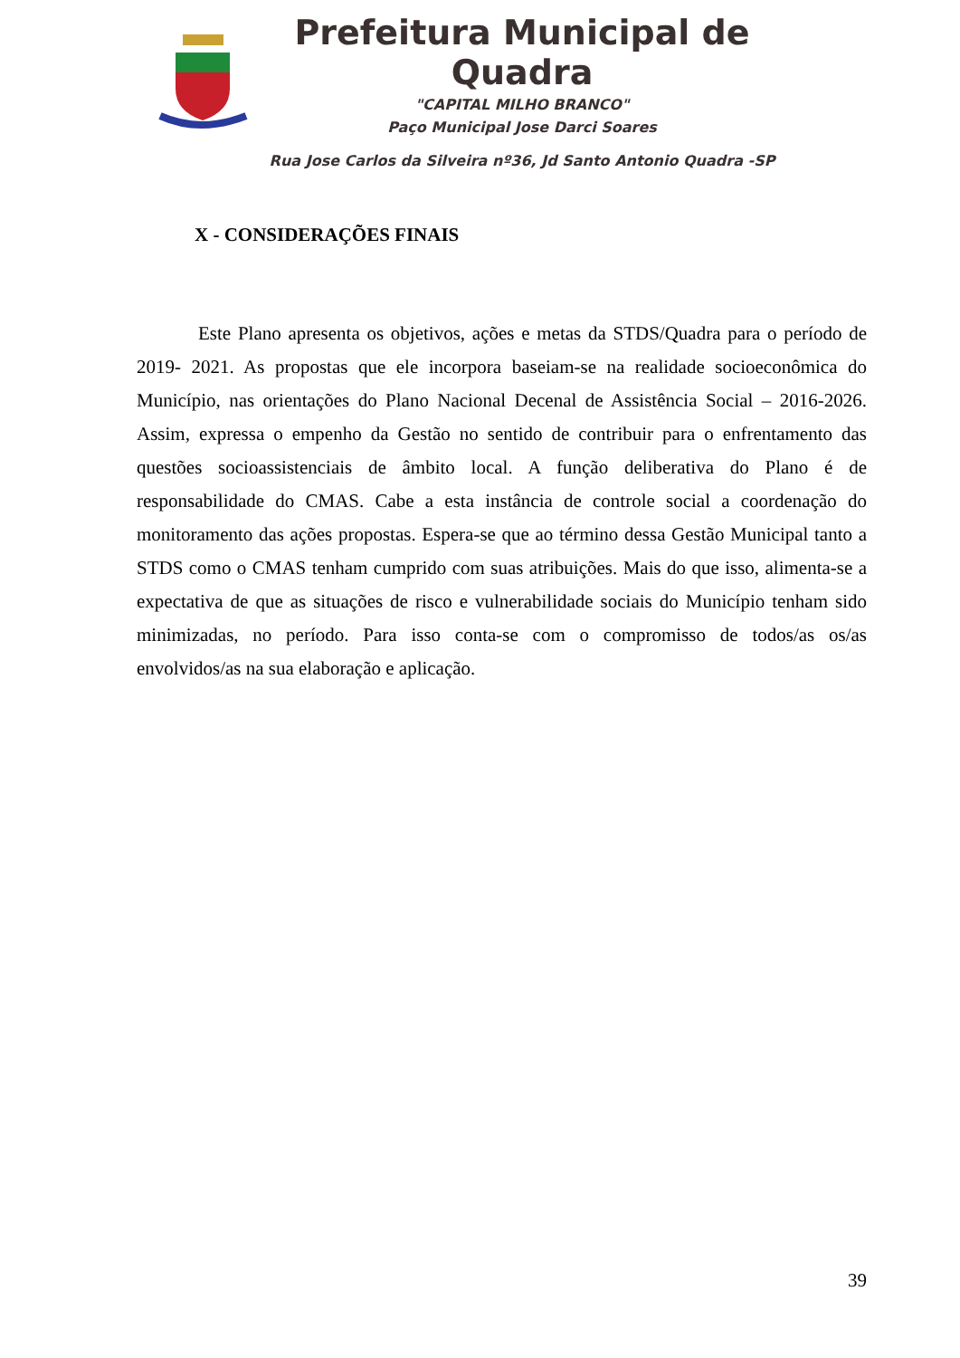Prefeitura Municipal de Quadra
"CAPITAL MILHO BRANCO"
Paço Municipal Jose Darci Soares
Rua Jose Carlos da Silveira nº36, Jd Santo Antonio Quadra -SP
X - CONSIDERAÇÕES FINAIS
Este Plano apresenta os objetivos, ações e metas da STDS/Quadra para o período de 2019- 2021. As propostas que ele incorpora baseiam-se na realidade socioeconômica do Município, nas orientações do Plano Nacional Decenal de Assistência Social – 2016-2026. Assim, expressa o empenho da Gestão no sentido de contribuir para o enfrentamento das questões socioassistenciais de âmbito local. A função deliberativa do Plano é de responsabilidade do CMAS. Cabe a esta instância de controle social a coordenação do monitoramento das ações propostas. Espera-se que ao término dessa Gestão Municipal tanto a STDS como o CMAS tenham cumprido com suas atribuições. Mais do que isso, alimenta-se a expectativa de que as situações de risco e vulnerabilidade sociais do Município tenham sido minimizadas, no período. Para isso conta-se com o compromisso de todos/as os/as envolvidos/as na sua elaboração e aplicação.
39